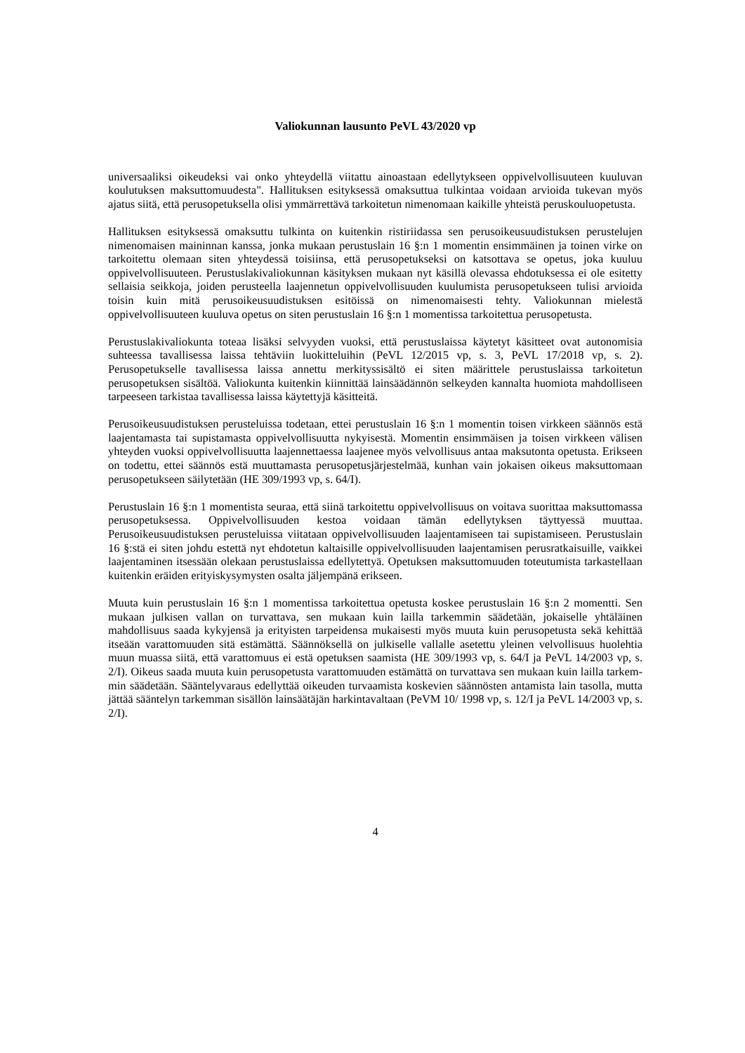Valiokunnan lausunto PeVL 43/2020 vp
universaaliksi oikeudeksi vai onko yhteydellä viitattu ainoastaan edellytykseen oppivelvollisuu­teen kuuluvan koulutuksen maksuttomuudesta". Hallituksen esityksessä omaksuttua tulkintaa voidaan arvioida tukevan myös ajatus siitä, että perusopetuksella olisi ymmärrettävä tarkoitetun nimenomaan kaikille yhteistä peruskouluopetusta.
Hallituksen esityksessä omaksuttu tulkinta on kuitenkin ristiriidassa sen perusoikeusuudistuksen perustelujen nimenomaisen maininnan kanssa, jonka mukaan perustuslain 16 §:n 1 momentin en­simmäinen ja toinen virke on tarkoitettu olemaan siten yhteydessä toisiinsa, että perusopetuksek­si on katsottava se opetus, joka kuuluu oppivelvollisuuteen. Perustuslakivaliokunnan käsityksen mukaan nyt käsillä olevassa ehdotuksessa ei ole esitetty sellaisia seikkoja, joiden perusteella laa­jennetun oppivelvollisuuden kuulumista perusopetukseen tulisi arvioida toisin kuin mitä perusoi­keusuudistuksen esitöissä on nimenomaisesti tehty. Valiokunnan mielestä oppivelvollisuuteen kuuluva opetus on siten perustuslain 16 §:n 1 momentissa tarkoitettua perusopetusta.
Perustuslakivaliokunta toteaa lisäksi selvyyden vuoksi, että perustuslaissa käytetyt käsitteet ovat autonomisia suhteessa tavallisessa laissa tehtäviin luokitteluihin (PeVL 12/2015 vp, s. 3, PeVL 17/2018 vp, s. 2). Perusopetukselle tavallisessa laissa annettu merkityssisältö ei siten määrittele perustuslaissa tarkoitetun perusopetuksen sisältöä. Valiokunta kuitenkin kiinnittää lainsäädän­nön selkeyden kannalta huomiota mahdolliseen tarpeeseen tarkistaa tavallisessa laissa käytettyjä käsitteitä.
Perusoikeusuudistuksen perusteluissa todetaan, ettei perustuslain 16 §:n 1 momentin toisen virk­keen säännös estä laajentamasta tai supistamasta oppivelvollisuutta nykyisestä. Momentin ensim­mäisen ja toisen virkkeen välisen yhteyden vuoksi oppivelvollisuutta laajennettaessa laajenee myös velvollisuus antaa maksutonta opetusta. Erikseen on todettu, ettei säännös estä muuttamas­ta perusopetusjärjestelmää, kunhan vain jokaisen oikeus maksuttomaan perusopetukseen säilyte­tään (HE 309/1993 vp, s. 64/I).
Perustuslain 16 §:n 1 momentista seuraa, että siinä tarkoitettu oppivelvollisuus on voitava suorit­taa maksuttomassa perusopetuksessa. Oppivelvollisuuden kestoa voidaan tämän edellytyksen täyttyessä muuttaa. Perusoikeusuudistuksen perusteluissa viitataan oppivelvollisuuden laajenta­miseen tai supistamiseen. Perustuslain 16 §:stä ei siten johdu estettä nyt ehdotetun kaltaisille op­pivelvollisuuden laajentamisen perusratkaisuille, vaikkei laajentaminen itsessään olekaan perus­tuslaissa edellytettyä. Opetuksen maksuttomuuden toteutumista tarkastellaan kuitenkin eräiden erityiskysymysten osalta jäljempänä erikseen.
Muuta kuin perustuslain 16 §:n 1 momentissa tarkoitettua opetusta koskee perustuslain 16 §:n 2 momentti. Sen mukaan julkisen vallan on turvattava, sen mukaan kuin lailla tarkemmin sääde­tään, jokaiselle yhtäläinen mahdollisuus saada kykyjensä ja erityisten tarpeidensa mukaisesti myös muuta kuin perusopetusta sekä kehittää itseään varattomuuden sitä estämättä. Säännöksellä on julkiselle vallalle asetettu yleinen velvollisuus huolehtia muun muassa siitä, että varattomuus ei estä opetuksen saamista (HE 309/1993 vp, s. 64/I ja PeVL 14/2003 vp, s. 2/I). Oikeus saada muuta kuin perusopetusta varattomuuden estämättä on turvattava sen mukaan kuin lailla tarkem­min säädetään. Sääntelyvaraus edellyttää oikeuden turvaamista koskevien säännösten antamista lain tasolla, mutta jättää sääntelyn tarkemman sisällön lainsäätäjän harkintavaltaan (PeVM 10/ 1998 vp, s. 12/I ja PeVL 14/2003 vp, s. 2/I).
4